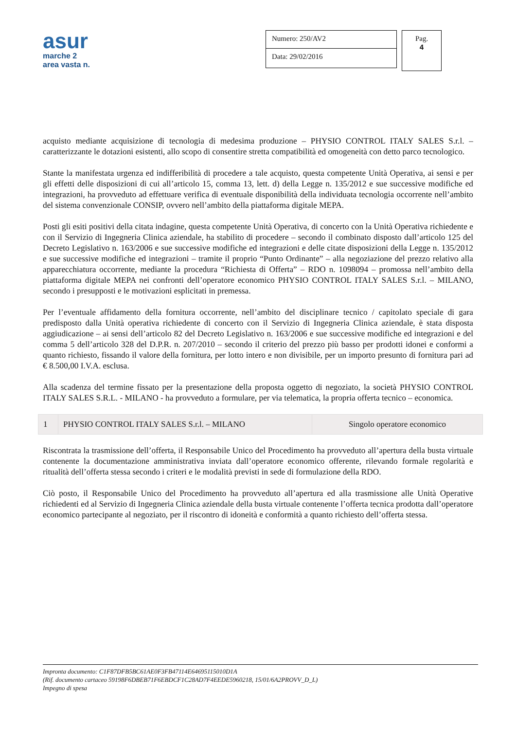asur
marche 2
area vasta n.
Numero: 250/AV2
Data: 29/02/2016
Pag.
4
acquisto mediante acquisizione di tecnologia di medesima produzione – PHYSIO CONTROL ITALY SALES S.r.l. – caratterizzante le dotazioni esistenti, allo scopo di consentire stretta compatibilità ed omogeneità con detto parco tecnologico.
Stante la manifestata urgenza ed indifferibilità di procedere a tale acquisto, questa competente Unità Operativa, ai sensi e per gli effetti delle disposizioni di cui all’articolo 15, comma 13, lett. d) della Legge n. 135/2012 e sue successive modifiche ed integrazioni, ha provveduto ad effettuare verifica di eventuale disponibilità della individuata tecnologia occorrente nell’ambito del sistema convenzionale CONSIP, ovvero nell’ambito della piattaforma digitale MEPA.
Posti gli esiti positivi della citata indagine, questa competente Unità Operativa, di concerto con la Unità Operativa richiedente e con il Servizio di Ingegneria Clinica aziendale, ha stabilito di procedere – secondo il combinato disposto dall’articolo 125 del Decreto Legislativo n. 163/2006 e sue successive modifiche ed integrazioni e delle citate disposizioni della Legge n. 135/2012 e sue successive modifiche ed integrazioni – tramite il proprio “Punto Ordinante” – alla negoziazione del prezzo relativo alla apparecchiatura occorrente, mediante la procedura “Richiesta di Offerta” – RDO n. 1098094 – promossa nell’ambito della piattaforma digitale MEPA nei confronti dell’operatore economico PHYSIO CONTROL ITALY SALES S.r.l. – MILANO, secondo i presupposti e le motivazioni esplicitati in premessa.
Per l’eventuale affidamento della fornitura occorrente, nell’ambito del disciplinare tecnico / capitolato speciale di gara predisposto dalla Unità operativa richiedente di concerto con il Servizio di Ingegneria Clinica aziendale, è stata disposta aggiudicazione – ai sensi dell’articolo 82 del Decreto Legislativo n. 163/2006 e sue successive modifiche ed integrazioni e del comma 5 dell’articolo 328 del D.P.R. n. 207/2010 – secondo il criterio del prezzo più basso per prodotti idonei e conformi a quanto richiesto, fissando il valore della fornitura, per lotto intero e non divisibile, per un importo presunto di fornitura pari ad € 8.500,00 I.V.A. esclusa.
Alla scadenza del termine fissato per la presentazione della proposta oggetto di negoziato, la società PHYSIO CONTROL ITALY SALES S.R.L. - MILANO - ha provveduto a formulare, per via telematica, la propria offerta tecnico – economica.
| 1 | PHYSIO CONTROL ITALY SALES S.r.l. – MILANO | Singolo operatore economico |
Riscontrata la trasmissione dell’offerta, il Responsabile Unico del Procedimento ha provveduto all’apertura della busta virtuale contenente la documentazione amministrativa inviata dall’operatore economico offerente, rilevando formale regolarità e ritualità dell’offerta stessa secondo i criteri e le modalità previsti in sede di formulazione della RDO.
Ciò posto, il Responsabile Unico del Procedimento ha provveduto all’apertura ed alla trasmissione alle Unità Operative richiedenti ed al Servizio di Ingegneria Clinica aziendale della busta virtuale contenente l’offerta tecnica prodotta dall’operatore economico partecipante al negoziato, per il riscontro di idoneità e conformità a quanto richiesto dell’offerta stessa.
Impronta documento: C1F87DFB5BC61AE0F3FB47114E64695115010D1A
(Rif. documento cartaceo 59198F6DBEB71F6EBDCF1C28AD7F4EEDE5960218, 15/01/6A2PROVV_D_L)
Impegno di spesa